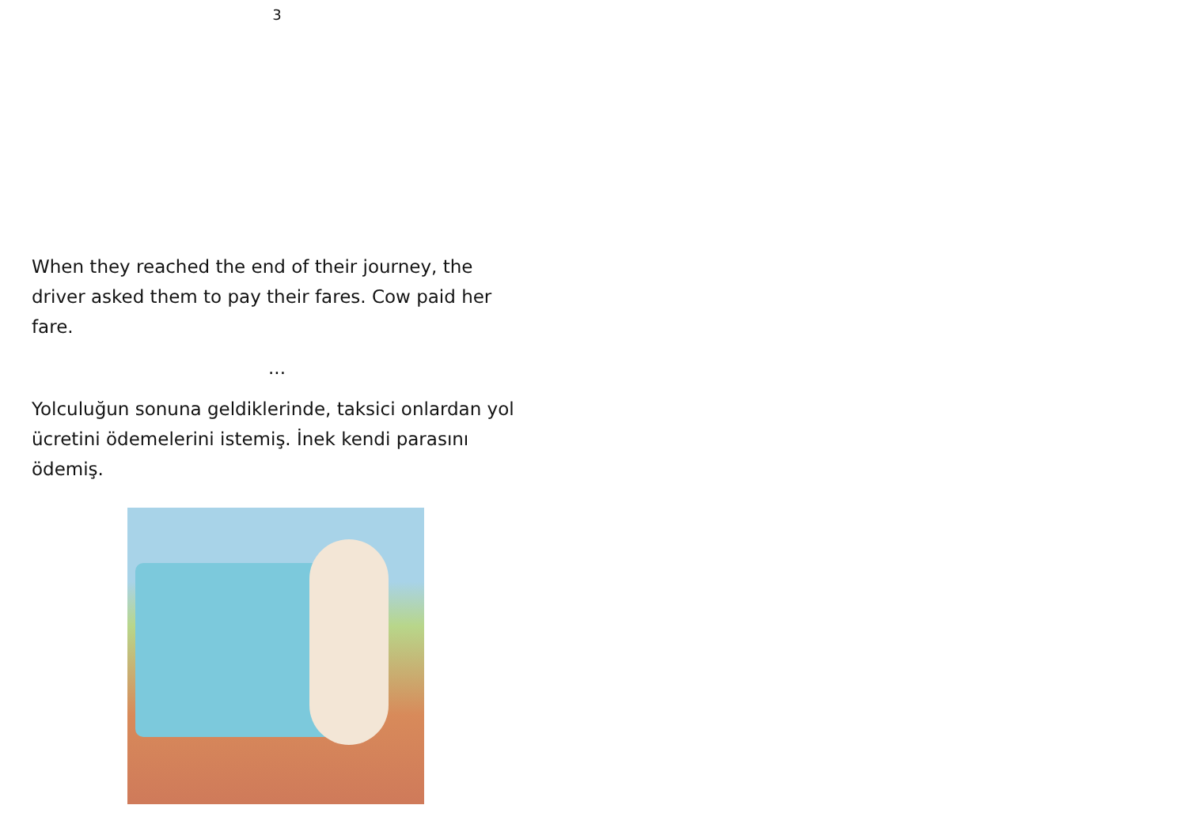3
When they reached the end of their journey, the driver asked them to pay their fares. Cow paid her fare.
...
Yolculuğun sonuna geldiklerinde, taksici onlardan yol ücretini ödemelerini istemiş. İnek kendi parasını ödemiş.